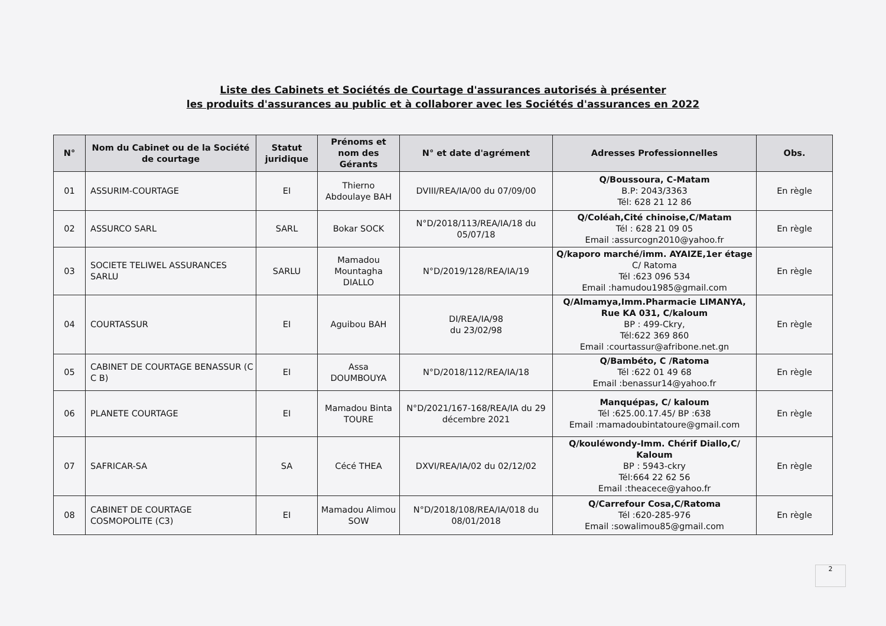Liste des Cabinets et Sociétés de Courtage d'assurances autorisés à présenter
les produits d'assurances au public et à collaborer avec les Sociétés d'assurances en 2022
| N° | Nom du Cabinet ou de la Société de courtage | Statut juridique | Prénoms et nom des Gérants | N° et date d'agrément | Adresses Professionnelles | Obs. |
| --- | --- | --- | --- | --- | --- | --- |
| 01 | ASSURIM-COURTAGE | EI | Thierno Abdoulaye BAH | DVIII/REA/IA/00 du 07/09/00 | Q/Boussoura, C-Matam B.P: 2043/3363 Tél: 628 21 12 86 | En règle |
| 02 | ASSURCO SARL | SARL | Bokar SOCK | N°D/2018/113/REA/IA/18 du 05/07/18 | Q/Coléah,Cité chinoise,C/Matam Tél : 628 21 09 05 Email :assurcogn2010@yahoo.fr | En règle |
| 03 | SOCIETE TELIWEL ASSURANCES SARLU | SARLU | Mamadou Mountagha DIALLO | N°D/2019/128/REA/IA/19 | Q/kaporo marché/imm. AYAIZE,1er étage C/ Ratoma Tél :623 096 534 Email :hamudou1985@gmail.com | En règle |
| 04 | COURTASSUR | EI | Aguibou BAH | DI/REA/IA/98 du 23/02/98 | Q/Almamya,Imm.Pharmacie LIMANYA, Rue KA 031, C/kaloum BP : 499-Ckry, Tél:622 369 860 Email :courtassur@afribone.net.gn | En règle |
| 05 | CABINET DE COURTAGE BENASSUR (C C B) | EI | Assa DOUMBOUYA | N°D/2018/112/REA/IA/18 | Q/Bambéto, C /Ratoma Tél :622 01 49 68 Email :benassur14@yahoo.fr | En règle |
| 06 | PLANETE COURTAGE | EI | Mamadou Binta TOURE | N°D/2021/167-168/REA/IA du 29 décembre 2021 | Manquépas, C/ kaloum Tél :625.00.17.45/ BP :638 Email :mamadoubintatoure@gmail.com | En règle |
| 07 | SAFRICAR-SA | SA | Cécé THEA | DXVI/REA/IA/02 du 02/12/02 | Q/kouléwondy-Imm. Chérif Diallo,C/ Kaloum BP : 5943-ckry Tél:664 22 62 56 Email :theacece@yahoo.fr | En règle |
| 08 | CABINET DE COURTAGE COSMOPOLITE (C3) | EI | Mamadou Alimou SOW | N°D/2018/108/REA/IA/018 du 08/01/2018 | Q/Carrefour Cosa,C/Ratoma Tél :620-285-976 Email :sowalimou85@gmail.com | En règle |
2